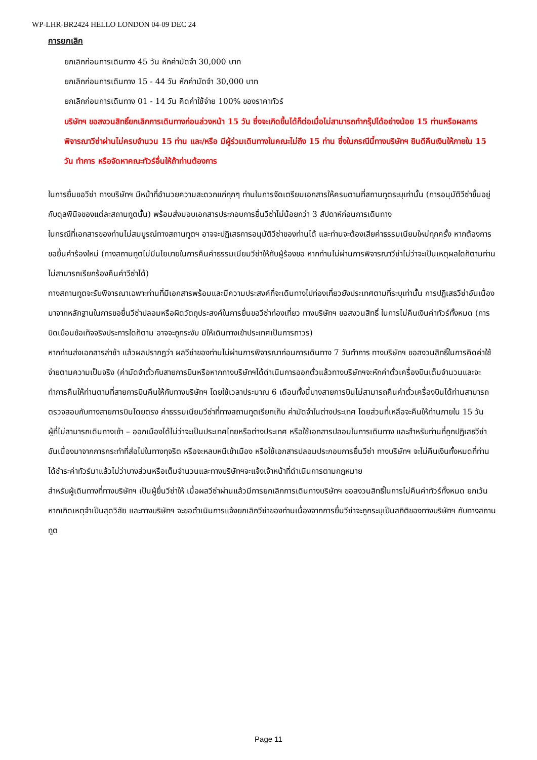WP-LHR-BR2424 HELLO LONDON 04-09 DEC 24
การยกเลิก
ยกเลิกก่อนการเดินทาง 45 วัน หักค่ามัดจำ 30,000 บาท
ยกเลิกก่อนการเดินทาง 15 - 44 วัน หักค่ามัดจำ 30,000 บาท
ยกเลิกก่อนการเดินทาง 01 - 14 วัน คิดค่าใช้จ่าย 100% ของราคาทัวร์
บริษัทฯ ขอสงวนสิทธิ์ยกเลิกการเดินทางก่อนล่วงหน้า 15 วัน ซึ่งจะเกิดขึ้นได้ก็ต่อเมื่อไม่สามารถทำกรุ๊ปได้อย่างน้อย 15 ท่านหรือผลการพิจารณาวีซ่าผ่านไม่ครบจำนวน 15 ท่าน และ/หรือ มีผู้ร่วมเดินทางในคณะไม่ถึง 15 ท่าน ซึ่งในกรณีนี้ทางบริษัทฯ ยินดีคืนเงินให้ภายใน 15 วัน ทำการ หรือจัดหาคณะทัวร์อื่นให้ถ้าท่านต้องการ
ในการยื่นขอวีซ่า ทางบริษัทฯ มีหน้าที่อำนวยความสะดวกแก่ทุกๆ ท่านในการจัดเตรียมเอกสารให้ครบตามที่สถานทูตระบุเท่านั้น (การอนุมัติวีซ่าขึ้นอยู่กับดุลพินิจของแต่ละสถานทูตนั้น) พร้อมส่งมอบเอกสารประกอบการยื่นวีซ่าไม่น้อยกว่า 3 สัปดาห์ก่อนการเดินทาง
ในกรณีที่เอกสารของท่านไม่สมบูรณ์ทางสถานทูตฯ อาจจะปฏิเสธการอนุมัติวีซ่าของท่านได้ และท่านจะต้องเสียค่าธรรมเนียมใหม่ทุกครั้ง หากต้องการขอยื่นคำร้องใหม่ (ทางสถานทูตไม่มีนโยบายในการคืนค่าธรรมเนียมวีซ่าให้กับผู้ร้องขอ หากท่านไม่ผ่านการพิจารณาวีซ่าไม่ว่าจะเป็นเหตุผลใดก็ตามท่านไม่สามารถเรียกร้องคืนค่าวีซ่าได้)
ทางสถานทูตจะรับพิจารณาเฉพาะท่านที่มีเอกสารพร้อมและมีความประสงค์ที่จะเดินทางไปท่องเที่ยวยังประเทศตามที่ระบุเท่านั้น การปฏิเสธวีซ่าอันเนื่องมาจากหลักฐานในการขอยื่นวีซ่าปลอมหรือผิดวัตถุประสงค์ในการยื่นขอวีซ่าท่องเที่ยว ทางบริษัทฯ ขอสงวนสิทธิ์ ในการไม่คืนเงินค่าทัวร์ทั้งหมด (การบิดเบือนข้อเท็จจริงประการใดก็ตาม อาจจะถูกระงับ มิให้เดินทางเข้าประเทศเป็นการถาวร)
หากท่านส่งเอกสารล่าช้า แล้วผลปรากฏว่า ผลวีซ่าของท่านไม่ผ่านการพิจารณาก่อนการเดินทาง 7 วันทำการ ทางบริษัทฯ ขอสงวนสิทธิ์ในการคิดค่าใช้จ่ายตามความเป็นจริง (ค่ามัดจำตั๋วกับสายการบินหรือหากทางบริษัทฯได้ดำเนินการออกตั๋วแล้วทางบริษัทฯจะหักค่าตั๋วเครื่องบินเต็มจำนวนและจะทำการคืนให้ท่านตามที่สายการบินคืนให้กับทางบริษัทฯ โดยใช้เวลาประมาณ 6 เดือนทั้งนี้บางสายการบินไม่สามารถคืนค่าตั๋วเครื่องบินได้ท่านสามารถตรวจสอบกับทางสายการบินโดยตรง ค่าธรรมเนียมวีซ่าที่ทางสถานทูตเรียกเก็บ ค่ามัดจำในต่างประเทศ โดยส่วนที่เหลือจะคืนให้ท่านภายใน 15 วัน
ผู้ที่ไม่สามารถเดินทางเข้า – ออกเมืองได้ไม่ว่าจะเป็นประเทศไทยหรือต่างประเทศ หรือใช้เอกสารปลอมในการเดินทาง และสำหรับท่านที่ถูกปฏิเสธวีซ่าอันเนื่องมาจากการกระทำที่ส่อไปในทางทุจริต หรือจะหลบหนีเข้าเมือง หรือใช้เอกสารปลอมประกอบการยื่นวีซ่า ทางบริษัทฯ จะไม่คืนเงินทั้งหมดที่ท่านได้ชำระค่าทัวร์มาแล้วไม่ว่าบางส่วนหรือเต็มจำนวนและทางบริษัทฯจะแจ้งเจ้าหน้าที่ดำเนินการตามกฎหมาย
สำหรับผู้เดินทางที่ทางบริษัทฯ เป็นผู้ยื่นวีซ่าให้ เมื่อผลวีซ่าผ่านแล้วมีการยกเลิกการเดินทางบริษัทฯ ขอสงวนสิทธิ์ในการไม่คืนค่าทัวร์ทั้งหมด ยกเว้นหากเกิดเหตุจำเป็นสุดวิสัย และทางบริษัทฯ จะขอดำเนินการแจ้งยกเลิกวีซ่าของท่านเนื่องจากการยื่นวีซ่าจะถูกระบุเป็นสถิติของทางบริษัทฯ กับทางสถานทูต
Page 11